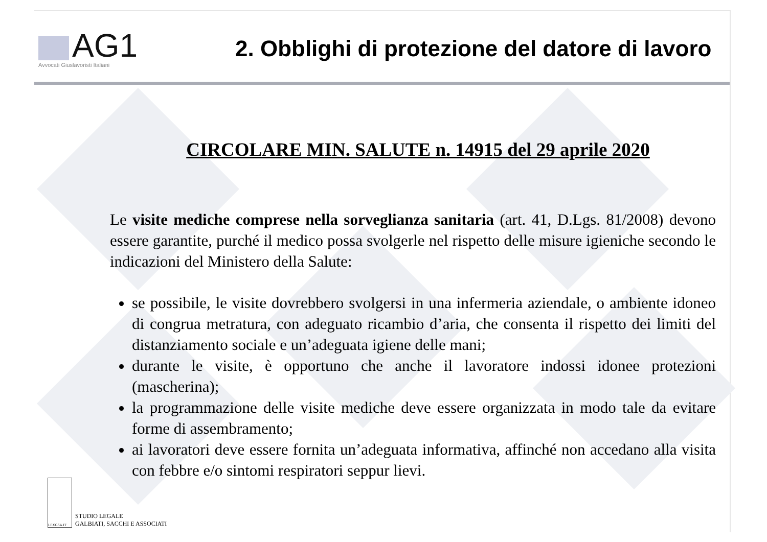AG1
Avvocati Giuslavoristi Italiani
2. Obblighi di protezione del datore di lavoro
CIRCOLARE MIN. SALUTE n. 14915 del 29 aprile 2020
Le visite mediche comprese nella sorveglianza sanitaria (art. 41, D.Lgs. 81/2008) devono essere garantite, purché il medico possa svolgerle nel rispetto delle misure igieniche secondo le indicazioni del Ministero della Salute:
se possibile, le visite dovrebbero svolgersi in una infermeria aziendale, o ambiente idoneo di congrua metratura, con adeguato ricambio d’aria, che consenta il rispetto dei limiti del distanziamento sociale e un’adeguata igiene delle mani;
durante le visite, è opportuno che anche il lavoratore indossi idonee protezioni (mascherina);
la programmazione delle visite mediche deve essere organizzata in modo tale da evitare forme di assembramento;
ai lavoratori deve essere fornita un’adeguata informativa, affinché non accedano alla visita con febbre e/o sintomi respiratori seppur lievi.
LEXGSA.IT
STUDIO LEGALE
GALBIATI, SACCHI E ASSOCIATI